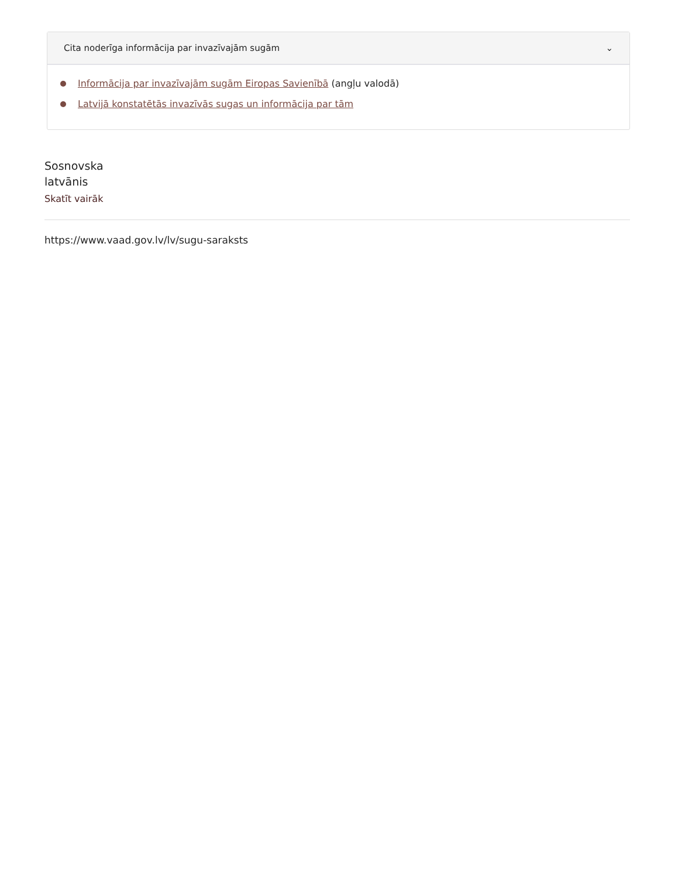Cita noderīga informācija par invazīvajām sugām ⌄
Informācija par invazīvajām sugām Eiropas Savienībā (angļu valodā)
Latvijā konstatētās invazīvās sugas un informācija par tām
Sosnovska
latvānis
Skatīt vairāk
https://www.vaad.gov.lv/lv/sugu-saraksts